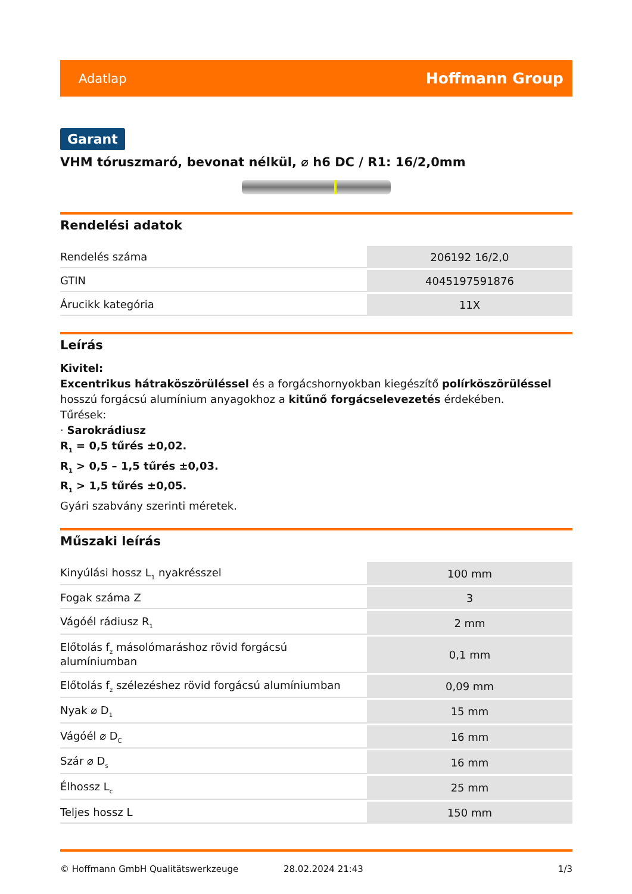Adatlap Hoffmann Group
Garant
VHM tóruszmaró, bevonat nélkül, ⌀ h6 DC / R1: 16/2,0mm
Rendelési adatok
| Rendelés száma | 206192 16/2,0 |
| GTIN | 4045197591876 |
| Árucikk kategória | 11X |
Leírás
Kivitel:
Excentrikus hátraköszörüléssel és a forgácshornyokban kiegészítő polírköszörüléssel hosszú forgácsú alumínium anyagokhoz a kitűnő forgácselevezetés érdekében.
Tűrések:
· Sarokrádiusz
R<sub>1</sub> = 0,5 tűrés ±0,02.
R<sub>1</sub> > 0,5 – 1,5 tűrés ±0,03.
R<sub>1</sub> > 1,5 tűrés ±0,05.
Gyári szabvány szerinti méretek.
Műszaki leírás
| Kinyúlási hossz L<sub>1</sub> nyakrésszel | 100 mm |
| Fogak száma Z | 3 |
| Vágóél rádiusz R<sub>1</sub> | 2 mm |
| Előtolás f<sub>z</sub> másolómaráshoz rövid forgácsú alumíniumban | 0,1 mm |
| Előtolás f<sub>z</sub> szélezéshez rövid forgácsú alumíniumban | 0,09 mm |
| Nyak ⌀ D<sub>1</sub> | 15 mm |
| Vágóél ⌀ D<sub>C</sub> | 16 mm |
| Szár ⌀ D<sub>s</sub> | 16 mm |
| Élhossz L<sub>c</sub> | 25 mm |
| Teljes hossz L | 150 mm |
© Hoffmann GmbH Qualitätswerkzeuge 28.02.2024 21:43 1/3